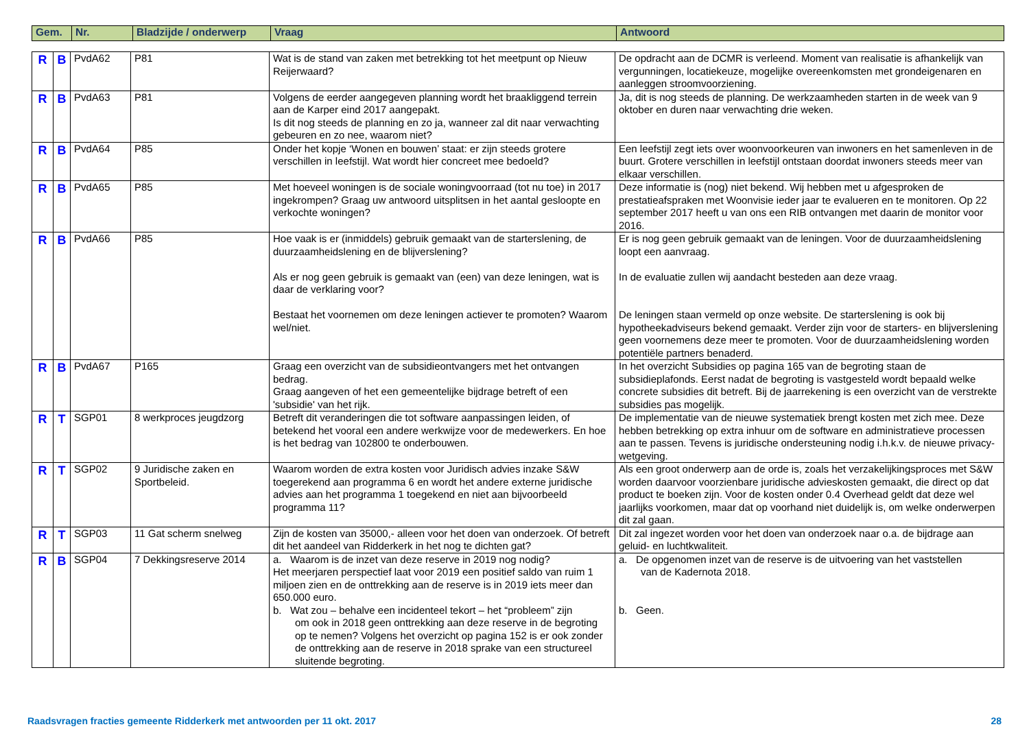| Gem. | Nr. | Bladzijde / onderwerp | Vraag | Antwoord |
| --- | --- | --- | --- | --- |
| R | B | PvdA62 | P81 | Wat is de stand van zaken met betrekking tot het meetpunt op Nieuw Reijerwaard? | De opdracht aan de DCMR is verleend. Moment van realisatie is afhankelijk van vergunningen, locatiekeuze, mogelijke overeenkomsten met grondeigenaren en aanleggen stroomvoorziening. |
| R | B | PvdA63 | P81 | Volgens de eerder aangegeven planning wordt het braakliggend terrein aan de Karper eind 2017 aangepakt. Is dit nog steeds de planning en zo ja, wanneer zal dit naar verwachting gebeuren en zo nee, waarom niet? | Ja, dit is nog steeds de planning. De werkzaamheden starten in de week van 9 oktober en duren naar verwachting drie weken. |
| R | B | PvdA64 | P85 | Onder het kopje ‘Wonen en bouwen’ staat: er zijn steeds grotere verschillen in leefstijl. Wat wordt hier concreet mee bedoeld? | Een leefstijl zegt iets over woonvoorkeuren van inwoners en het samenleven in de buurt. Grotere verschillen in leefstijl ontstaan doordat inwoners steeds meer van elkaar verschillen. |
| R | B | PvdA65 | P85 | Met hoeveel woningen is de sociale woningvoorraad (tot nu toe) in 2017 ingekrompen? Graag uw antwoord uitsplitsen in het aantal gesloopte en verkochte woningen? | Deze informatie is (nog) niet bekend. Wij hebben met u afgesproken de prestatieafspraken met Woonvisie ieder jaar te evalueren en te monitoren. Op 22 september 2017 heeft u van ons een RIB ontvangen met daarin de monitor voor 2016. |
| R | B | PvdA66 | P85 | Hoe vaak is er (inmiddels) gebruik gemaakt van de starterslening, de duurzaamheidslening en de blijverslening? Als er nog geen gebruik is gemaakt van (een) van deze leningen, wat is daar de verklaring voor? Bestaat het voornemen om deze leningen actiever te promoten? Waarom wel/niet. | Er is nog geen gebruik gemaakt van de leningen. Voor de duurzaamheidslening loopt een aanvraag. In de evaluatie zullen wij aandacht besteden aan deze vraag. De leningen staan vermeld op onze website. De starterslening is ook bij hypotheekadviseurs bekend gemaakt. Verder zijn voor de starters- en blijverslening geen voornemens deze meer te promoten. Voor de duurzaamheidslening worden potentiële partners benaderd. |
| R | B | PvdA67 | P165 | Graag een overzicht van de subsidieontvangers met het ontvangen bedrag. Graag aangeven of het een gemeentelijke bijdrage betreft of een 'subsidie' van het rijk. | In het overzicht Subsidies op pagina 165 van de begroting staan de subsidieplafonds. Eerst nadat de begroting is vastgesteld wordt bepaald welke concrete subsidies dit betreft. Bij de jaarrekening is een overzicht van de verstrekte subsidies pas mogelijk. |
| R | T | SGP01 | 8 werkproces jeugdzorg | Betreft dit veranderingen die tot software aanpassingen leiden, of betekend het vooral een andere werkwijze voor de medewerkers. En hoe is het bedrag van 102800 te onderbouwen. | De implementatie van de nieuwe systematiek brengt kosten met zich mee. Deze hebben betrekking op extra inhuur om de software en administratieve processen aan te passen. Tevens is juridische ondersteuning nodig i.h.k.v. de nieuwe privacy-wetgeving. |
| R | T | SGP02 | 9 Juridische zaken en Sportbeleid. | Waarom worden de extra kosten voor Juridisch advies inzake S&W toegerekend aan programma 6 en wordt het andere externe juridische advies aan het programma 1 toegekend en niet aan bijvoorbeeld programma 11? | Als een groot onderwerp aan de orde is, zoals het verzakelijkingsproces met S&W worden daarvoor voorzienbare juridische advieskosten gemaakt, die direct op dat product te boeken zijn. Voor de kosten onder 0.4 Overhead geldt dat deze wel jaarlijks voorkomen, maar dat op voorhand niet duidelijk is, om welke onderwerpen dit zal gaan. |
| R | T | SGP03 | 11 Gat scherm snelweg | Zijn de kosten van 35000,- alleen voor het doen van onderzoek. Of betreft dit het aandeel van Ridderkerk in het nog te dichten gat? | Dit zal ingezet worden voor het doen van onderzoek naar o.a. de bijdrage aan geluid- en luchtkwaliteit. |
| R | B | SGP04 | 7 Dekkingsreserve 2014 | a. Waarom is de inzet van deze reserve in 2019 nog nodig? Het meerjaren perspectief laat voor 2019 een positief saldo van ruim 1 miljoen zien en de onttrekking aan de reserve is in 2019 iets meer dan 650.000 euro. b. Wat zou – behalve een incidenteel tekort – het “probleem” zijn om ook in 2018 geen onttrekking aan deze reserve in de begroting op te nemen? Volgens het overzicht op pagina 152 is er ook zonder de onttrekking aan de reserve in 2018 sprake van een structureel sluitende begroting. | a. De opgenomen inzet van de reserve is de uitvoering van het vaststellen van de Kadernota 2018. b. Geen. |
Raadsvragen fracties gemeente Ridderkerk met antwoorden per 11 okt. 2017 28